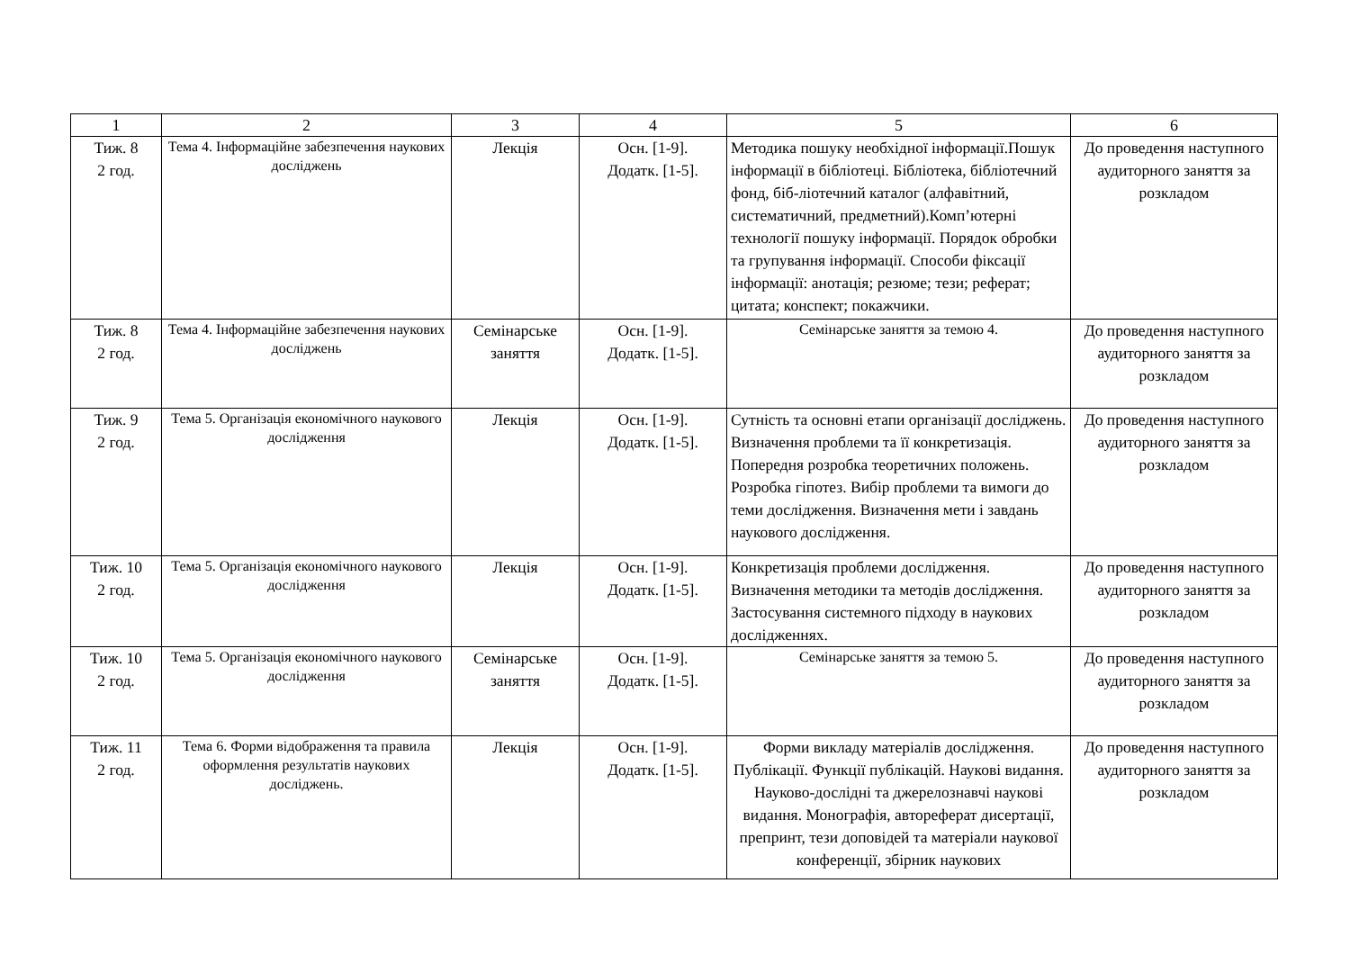| 1 | 2 | 3 | 4 | 5 | 6 |
| --- | --- | --- | --- | --- | --- |
| Тиж. 8 2 год. | Тема 4. Інформаційне забезпечення наукових досліджень | Лекція | Осн. [1-9]. Додатк. [1-5]. | Методика пошуку необхідної інформації.Пошук інформації в бібліотеці. Бібліотека, бібліотечний фонд, біб-ліотечний каталог (алфавітний, систематичний, предметний).Комп’ютерні технології пошуку інформації. Порядок обробки та групування інформації. Способи фіксації інформації: анотація; резюме; тези; реферат; цитата; конспект; покажчики. | До проведення наступного аудиторного заняття за розкладом |
| Тиж. 8 2 год. | Тема 4. Інформаційне забезпечення наукових досліджень | Семінарське заняття | Осн. [1-9]. Додатк. [1-5]. | Семінарське заняття за темою 4. | До проведення наступного аудиторного заняття за розкладом |
| Тиж. 9 2 год. | Тема 5. Організація економічного наукового дослідження | Лекція | Осн. [1-9]. Додатк. [1-5]. | Сутність та основні етапи організації досліджень. Визначення проблеми та її конкретизація. Попередня розробка теоретичних положень. Розробка гіпотез. Вибір проблеми та вимоги до теми дослідження. Визначення мети і завдань наукового дослідження. | До проведення наступного аудиторного заняття за розкладом |
| Тиж. 10 2 год. | Тема 5. Організація економічного наукового дослідження | Лекція | Осн. [1-9]. Додатк. [1-5]. | Конкретизація проблеми дослідження. Визначення методики та методів дослідження. Застосування системного підходу в наукових дослідженнях. | До проведення наступного аудиторного заняття за розкладом |
| Тиж. 10 2 год. | Тема 5. Організація економічного наукового дослідження | Семінарське заняття | Осн. [1-9]. Додатк. [1-5]. | Семінарське заняття за темою 5. | До проведення наступного аудиторного заняття за розкладом |
| Тиж. 11 2 год. | Тема 6. Форми відображення та правила оформлення результатів наукових досліджень. | Лекція | Осн. [1-9]. Додатк. [1-5]. | Форми викладу матеріалів дослідження. Публікації. Функції публікацій. Наукові видання. Науково-дослідні та джерелознавчі наукові видання. Монографія, автореферат дисертації, препринт, тези доповідей та матеріали наукової конференції, збірник наукових | До проведення наступного аудиторного заняття за розкладом |